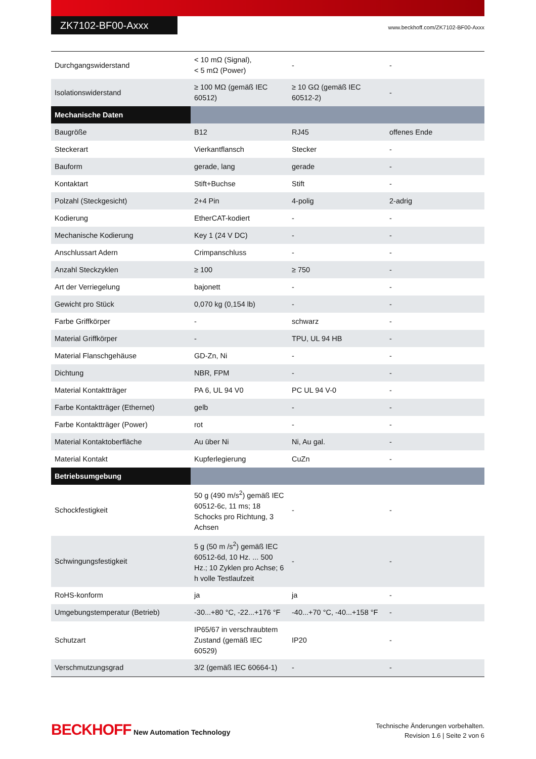ZK7102-BF00-Axxx
www.beckhoff.com/ZK7102-BF00-Axxx
| Durchgangswiderstand | < 10 mΩ (Signal), < 5 mΩ (Power) | - | - |
| Isolationswiderstand | ≥ 100 MΩ (gemäß IEC 60512) | ≥ 10 GΩ (gemäß IEC 60512-2) | - |
| Mechanische Daten | | | |
| Baugröße | B12 | RJ45 | offenes Ende |
| Steckerart | Vierkantflansch | Stecker | - |
| Bauform | gerade, lang | gerade | - |
| Kontaktart | Stift+Buchse | Stift | - |
| Polzahl (Steckgesicht) | 2+4 Pin | 4-polig | 2-adrig |
| Kodierung | EtherCAT-kodiert | - | - |
| Mechanische Kodierung | Key 1 (24 V DC) | - | - |
| Anschlussart Adern | Crimpanschluss | - | - |
| Anzahl Steckzyklen | ≥ 100 | ≥ 750 | - |
| Art der Verriegelung | bajonett | - | - |
| Gewicht pro Stück | 0,070 kg (0,154 lb) | - | - |
| Farbe Griffkörper | - | schwarz | - |
| Material Griffkörper | - | TPU, UL 94 HB | - |
| Material Flanschgehäuse | GD-Zn, Ni | - | - |
| Dichtung | NBR, FPM | - | - |
| Material Kontaktträger | PA 6, UL 94 V0 | PC UL 94 V-0 | - |
| Farbe Kontaktträger (Ethernet) | gelb | - | - |
| Farbe Kontaktträger (Power) | rot | - | - |
| Material Kontaktoberfläche | Au über Ni | Ni, Au gal. | - |
| Material Kontakt | Kupferlegierung | CuZn | - |
| Betriebsumgebung | | | |
| Schockfestigkeit | 50 g (490 m/s<sup>2</sup>) gemäß IEC 60512-6c, 11 ms; 18 Schocks pro Richtung, 3 Achsen | - | - |
| Schwingungsfestigkeit | 5 g (50 m /s<sup>2</sup>) gemäß IEC 60512-6d, 10 Hz. ... 500 Hz.; 10 Zyklen pro Achse; 6 h volle Testlaufzeit | - | - |
| RoHS-konform | ja | ja | - |
| Umgebungstemperatur (Betrieb) | -30...+80 °C, -22...+176 °F | -40...+70 °C, -40...+158 °F | - |
| Schutzart | IP65/67 in verschraubtem Zustand (gemäß IEC 60529) | IP20 | - |
| Verschmutzungsgrad | 3/2 (gemäß IEC 60664-1) | - | - |
BECKHOFF New Automation Technology
Technische Änderungen vorbehalten.
Revision 1.6 | Seite 2 von 6